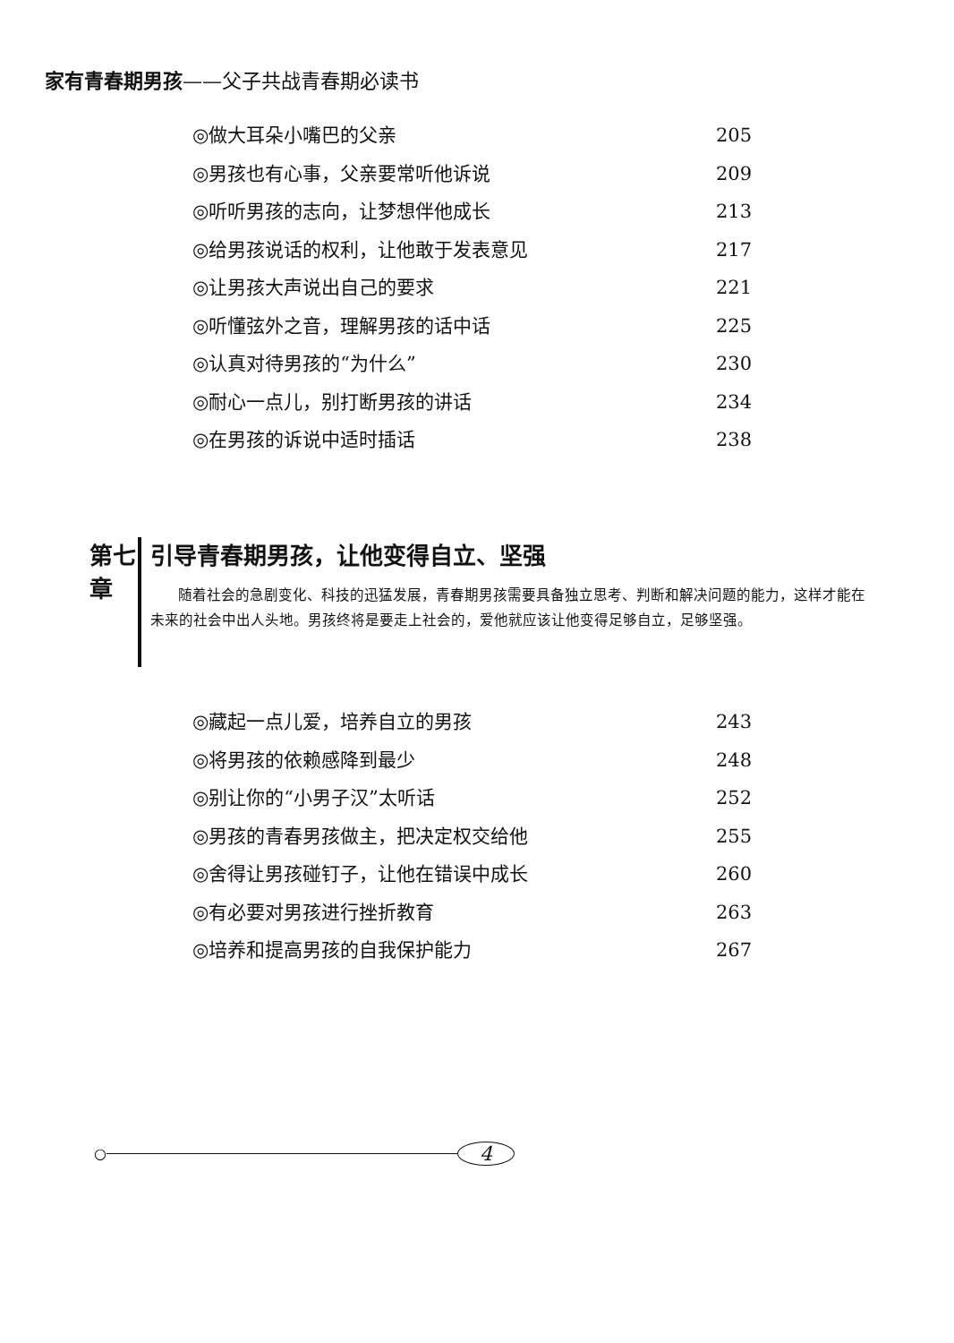家有青春期男孩——父子共战青春期必读书
◎做大耳朵小嘴巴的父亲 205
◎男孩也有心事，父亲要常听他诉说 209
◎听听男孩的志向，让梦想伴他成长 213
◎给男孩说话的权利，让他敢于发表意见 217
◎让男孩大声说出自己的要求 221
◎听懂弦外之音，理解男孩的话中话 225
◎认真对待男孩的“为什么” 230
◎耐心一点儿，别打断男孩的讲话 234
◎在男孩的诉说中适时插话 238
第七章
引导青春期男孩，让他变得自立、坚强
随着社会的急剧变化、科技的迅猛发展，青春期男孩需要具备独立思考、判断和解决问题的能力，这样才能在未来的社会中出人头地。男孩终将是要走上社会的，爱他就应该让他变得足够自立，足够坚强。
◎藏起一点儿爱，培养自立的男孩 243
◎将男孩的依赖感降到最少 248
◎别让你的“小男子汉”太听话 252
◎男孩的青春男孩做主，把决定权交给他 255
◎舍得让男孩碰钉子，让他在错误中成长 260
◎有必要对男孩进行挫折教育 263
◎培养和提高男孩的自我保护能力 267
○
4